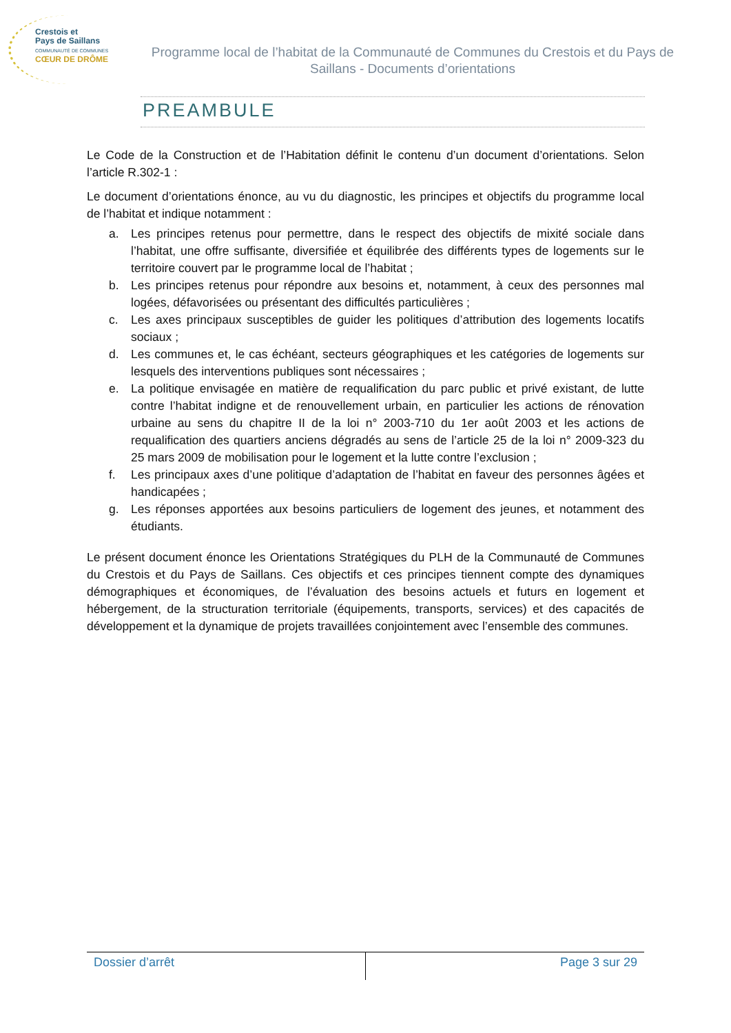Crestois et
Pays de Saillans
COMMUNAUTÉ DE COMMUNES
CŒUR DE DRÔME
Programme local de l’habitat de la Communauté de Communes du Crestois et du Pays de Saillans - Documents d’orientations
PREAMBULE
Le Code de la Construction et de l’Habitation définit le contenu d’un document d’orientations. Selon l’article R.302-1 :
Le document d’orientations énonce, au vu du diagnostic, les principes et objectifs du programme local de l’habitat et indique notamment :
a. Les principes retenus pour permettre, dans le respect des objectifs de mixité sociale dans l’habitat, une offre suffisante, diversifiée et équilibrée des différents types de logements sur le territoire couvert par le programme local de l’habitat ;
b. Les principes retenus pour répondre aux besoins et, notamment, à ceux des personnes mal logées, défavorisées ou présentant des difficultés particulières ;
c. Les axes principaux susceptibles de guider les politiques d’attribution des logements locatifs sociaux ;
d. Les communes et, le cas échéant, secteurs géographiques et les catégories de logements sur lesquels des interventions publiques sont nécessaires ;
e. La politique envisagée en matière de requalification du parc public et privé existant, de lutte contre l’habitat indigne et de renouvellement urbain, en particulier les actions de rénovation urbaine au sens du chapitre II de la loi n° 2003-710 du 1er août 2003 et les actions de requalification des quartiers anciens dégradés au sens de l’article 25 de la loi n° 2009-323 du 25 mars 2009 de mobilisation pour le logement et la lutte contre l’exclusion ;
f. Les principaux axes d’une politique d’adaptation de l’habitat en faveur des personnes âgées et handicapées ;
g. Les réponses apportées aux besoins particuliers de logement des jeunes, et notamment des étudiants.
Le présent document énonce les Orientations Stratégiques du PLH de la Communauté de Communes du Crestois et du Pays de Saillans. Ces objectifs et ces principes tiennent compte des dynamiques démographiques et économiques, de l’évaluation des besoins actuels et futurs en logement et hébergement, de la structuration territoriale (équipements, transports, services) et des capacités de développement et la dynamique de projets travaillées conjointement avec l’ensemble des communes.
Dossier d’arrêt Page 3 sur 29